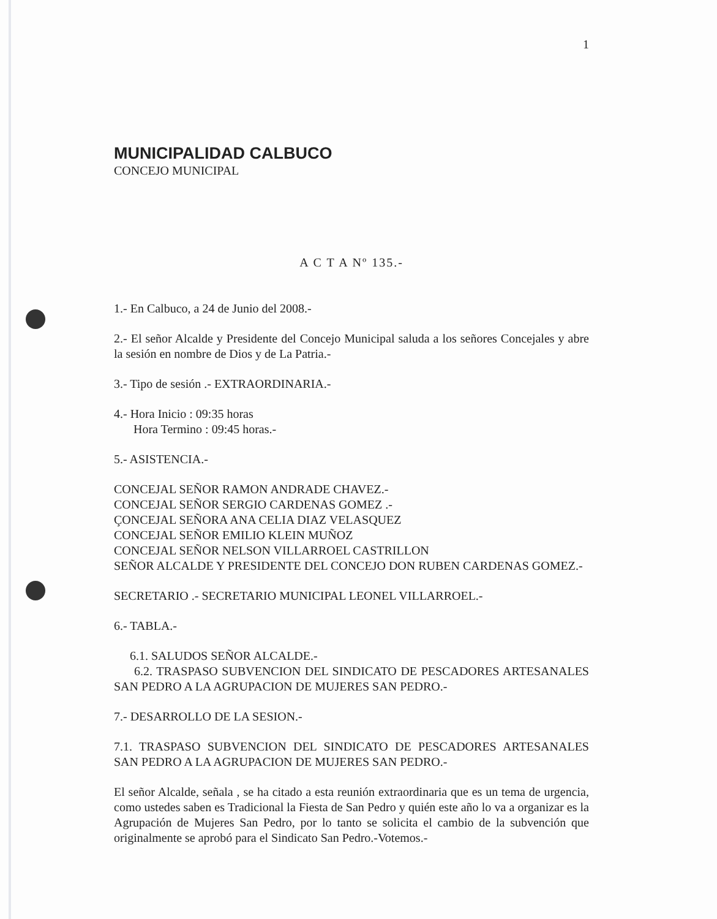1
MUNICIPALIDAD CALBUCO
CONCEJO MUNICIPAL
A C T A Nº 135.-
1.- En Calbuco, a 24 de Junio del 2008.-
2.- El señor Alcalde y Presidente del Concejo Municipal saluda a los señores Concejales y abre la sesión en nombre de Dios y de La Patria.-
3.- Tipo de sesión .- EXTRAORDINARIA.-
4.- Hora Inicio : 09:35 horas
Hora Termino : 09:45 horas.-
5.- ASISTENCIA.-
CONCEJAL SEÑOR RAMON ANDRADE CHAVEZ.-
CONCEJAL SEÑOR SERGIO CARDENAS GOMEZ .-
ÇONCEJAL SEÑORA ANA CELIA DIAZ VELASQUEZ
CONCEJAL SEÑOR EMILIO KLEIN MUÑOZ
CONCEJAL SEÑOR NELSON VILLARROEL CASTRILLON
SEÑOR ALCALDE Y PRESIDENTE DEL CONCEJO DON RUBEN CARDENAS GOMEZ.-
SECRETARIO .- SECRETARIO MUNICIPAL LEONEL VILLARROEL.-
6.- TABLA.-
6.1. SALUDOS SEÑOR ALCALDE.-
6.2. TRASPASO SUBVENCION DEL SINDICATO DE PESCADORES ARTESANALES SAN PEDRO A LA AGRUPACION DE MUJERES SAN PEDRO.-
7.- DESARROLLO DE LA SESION.-
7.1. TRASPASO SUBVENCION DEL SINDICATO DE PESCADORES ARTESANALES SAN PEDRO A LA AGRUPACION DE MUJERES SAN PEDRO.-
El señor Alcalde, señala , se ha citado a esta reunión extraordinaria que es un tema de urgencia, como ustedes saben es Tradicional la Fiesta de San Pedro y quién este año lo va a organizar es la Agrupación de Mujeres San Pedro, por lo tanto se solicita el cambio de la subvención que originalmente se aprobó para el Sindicato San Pedro.-Votemos.-